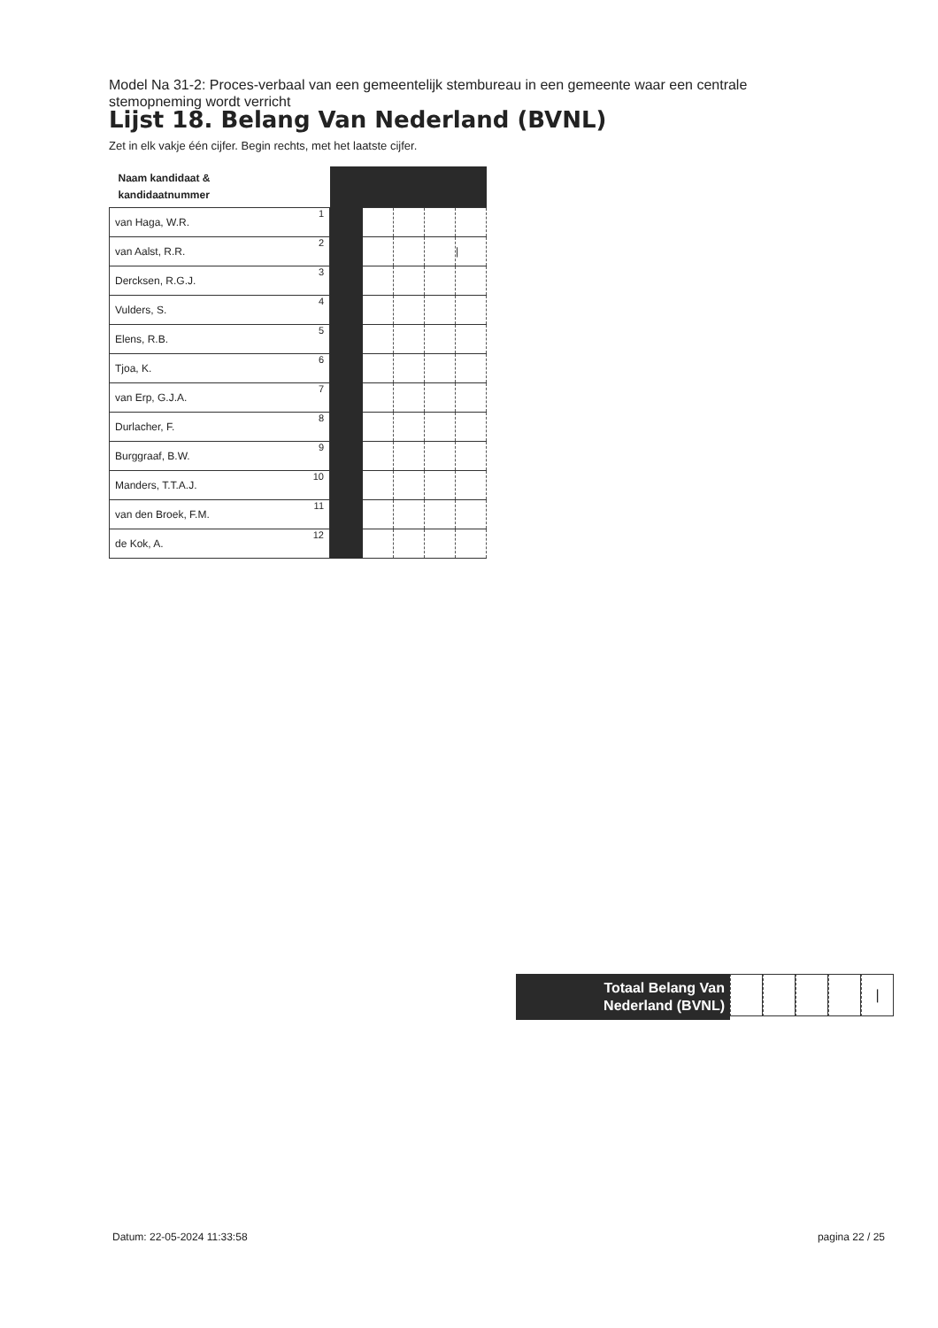Model Na 31-2: Proces-verbaal van een gemeentelijk stembureau in een gemeente waar een centrale stemopneming wordt verricht
Lijst 18. Belang Van Nederland (BVNL)
Zet in elk vakje één cijfer. Begin rechts, met het laatste cijfer.
| Naam kandidaat & kandidaatnummer | | | | | |
| --- | --- | --- | --- | --- | --- |
| van Haga, W.R. 1 | | | | | |
| van Aalst, R.R. 2 | | | | | / |
| Dercksen, R.G.J. 3 | | | | | |
| Vulders, S. 4 | | | | | |
| Elens, R.B. 5 | | | | | |
| Tjoa, K. 6 | | | | | |
| van Erp, G.J.A. 7 | | | | | |
| Durlacher, F. 8 | | | | | |
| Burggraaf, B.W. 9 | | | | | |
| Manders, T.T.A.J. 10 | | | | | |
| van den Broek, F.M. 11 | | | | | |
| de Kok, A. 12 | | | | | |
Totaal Belang Van
Nederland (BVNL)
|
Datum: 22-05-2024 11:33:58 pagina 22 / 25